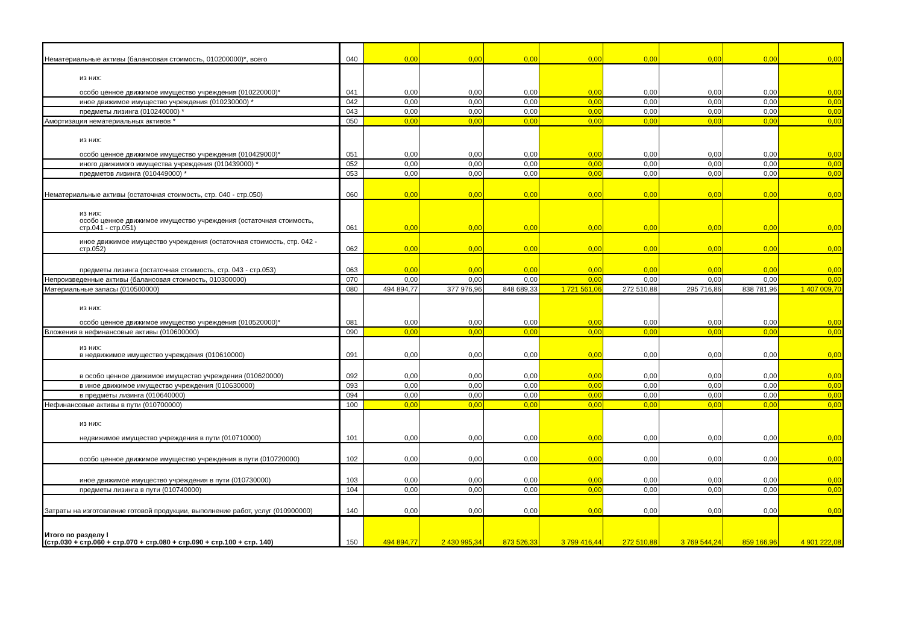| Нематериальные активы (балансовая стоимость, 010200000)*, всего | 040 | 0,00 | 0,00 | 0,00 | 0,00 | 0,00 | 0,00 | 0,00 | 0,00 |
| из них: особо ценное движимое имущество учреждения (010220000)* | 041 | 0,00 | 0,00 | 0,00 | 0,00 | 0,00 | 0,00 | 0,00 | 0,00 |
| иное движимое имущество учреждения (010230000) * | 042 | 0,00 | 0,00 | 0,00 | 0,00 | 0,00 | 0,00 | 0,00 | 0,00 |
| предметы лизинга (010240000) * | 043 | 0,00 | 0,00 | 0,00 | 0,00 | 0,00 | 0,00 | 0,00 | 0,00 |
| Амортизация нематериальных активов * | 050 | 0,00 | 0,00 | 0,00 | 0,00 | 0,00 | 0,00 | 0,00 | 0,00 |
| из них: особо ценное движимое имущество учреждения (010429000)* | 051 | 0,00 | 0,00 | 0,00 | 0,00 | 0,00 | 0,00 | 0,00 | 0,00 |
| иного движимого имущества учреждения (010439000) * | 052 | 0,00 | 0,00 | 0,00 | 0,00 | 0,00 | 0,00 | 0,00 | 0,00 |
| предметов лизинга (010449000) * | 053 | 0,00 | 0,00 | 0,00 | 0,00 | 0,00 | 0,00 | 0,00 | 0,00 |
| Нематериальные активы (остаточная стоимость, стр. 040 - стр.050) | 060 | 0,00 | 0,00 | 0,00 | 0,00 | 0,00 | 0,00 | 0,00 | 0,00 |
| из них: особо ценное движимое имущество учреждения (остаточная стоимость, стр.041 - стр.051) | 061 | 0,00 | 0,00 | 0,00 | 0,00 | 0,00 | 0,00 | 0,00 | 0,00 |
| иное движимое имущество учреждения (остаточная стоимость, стр. 042 - стр.052) | 062 | 0,00 | 0,00 | 0,00 | 0,00 | 0,00 | 0,00 | 0,00 | 0,00 |
| предметы лизинга (остаточная стоимость, стр. 043 - стр.053) | 063 | 0,00 | 0,00 | 0,00 | 0,00 | 0,00 | 0,00 | 0,00 | 0,00 |
| Непроизведенные активы (балансовая стоимость, 010300000) | 070 | 0,00 | 0,00 | 0,00 | 0,00 | 0,00 | 0,00 | 0,00 | 0,00 |
| Материальные запасы (010500000) | 080 | 494 894,77 | 377 976,96 | 848 689,33 | 1 721 561,06 | 272 510,88 | 295 716,86 | 838 781,96 | 1 407 009,70 |
| из них: особо ценное движимое имущество учреждения (010520000)* | 081 | 0,00 | 0,00 | 0,00 | 0,00 | 0,00 | 0,00 | 0,00 | 0,00 |
| Вложения в нефинансовые активы (010600000) | 090 | 0,00 | 0,00 | 0,00 | 0,00 | 0,00 | 0,00 | 0,00 | 0,00 |
| из них: в недвижимое имущество учреждения (010610000) | 091 | 0,00 | 0,00 | 0,00 | 0,00 | 0,00 | 0,00 | 0,00 | 0,00 |
| в особо ценное движимое имущество учреждения (010620000) | 092 | 0,00 | 0,00 | 0,00 | 0,00 | 0,00 | 0,00 | 0,00 | 0,00 |
| в иное движимое имущество учреждения (010630000) | 093 | 0,00 | 0,00 | 0,00 | 0,00 | 0,00 | 0,00 | 0,00 | 0,00 |
| в предметы лизинга (010640000) | 094 | 0,00 | 0,00 | 0,00 | 0,00 | 0,00 | 0,00 | 0,00 | 0,00 |
| Нефинансовые активы в пути (010700000) | 100 | 0,00 | 0,00 | 0,00 | 0,00 | 0,00 | 0,00 | 0,00 | 0,00 |
| из них: недвижимое имущество учреждения в пути (010710000) | 101 | 0,00 | 0,00 | 0,00 | 0,00 | 0,00 | 0,00 | 0,00 | 0,00 |
| особо ценное движимое имущество учреждения в пути (010720000) | 102 | 0,00 | 0,00 | 0,00 | 0,00 | 0,00 | 0,00 | 0,00 | 0,00 |
| иное движимое имущество учреждения в пути (010730000) | 103 | 0,00 | 0,00 | 0,00 | 0,00 | 0,00 | 0,00 | 0,00 | 0,00 |
| предметы лизинга в пути (010740000) | 104 | 0,00 | 0,00 | 0,00 | 0,00 | 0,00 | 0,00 | 0,00 | 0,00 |
| Затраты на изготовление готовой продукции, выполнение работ, услуг (010900000) | 140 | 0,00 | 0,00 | 0,00 | 0,00 | 0,00 | 0,00 | 0,00 | 0,00 |
| Итого по разделу I (стр.030 + стр.060 + стр.070 + стр.080 + стр.090 + стр.100 + стр. 140) | 150 | 494 894,77 | 2 430 995,34 | 873 526,33 | 3 799 416,44 | 272 510,88 | 3 769 544,24 | 859 166,96 | 4 901 222,08 |